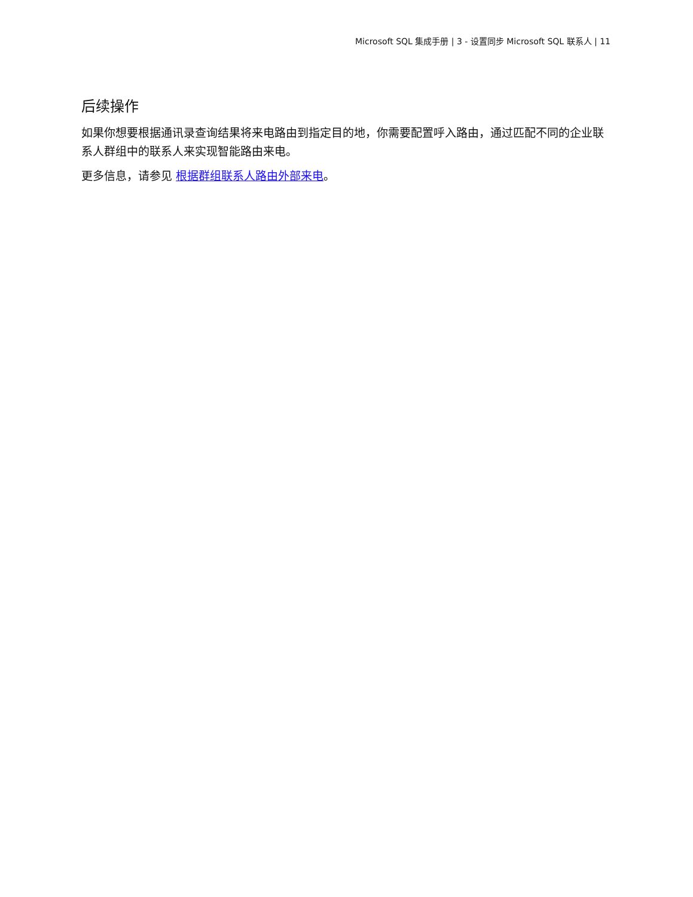Microsoft SQL 集成手册 | 3 - 设置同步 Microsoft SQL 联系人 | 11
后续操作
如果你想要根据通讯录查询结果将来电路由到指定目的地，你需要配置呼入路由，通过匹配不同的企业联系人群组中的联系人来实现智能路由来电。
更多信息，请参见 根据群组联系人路由外部来电。